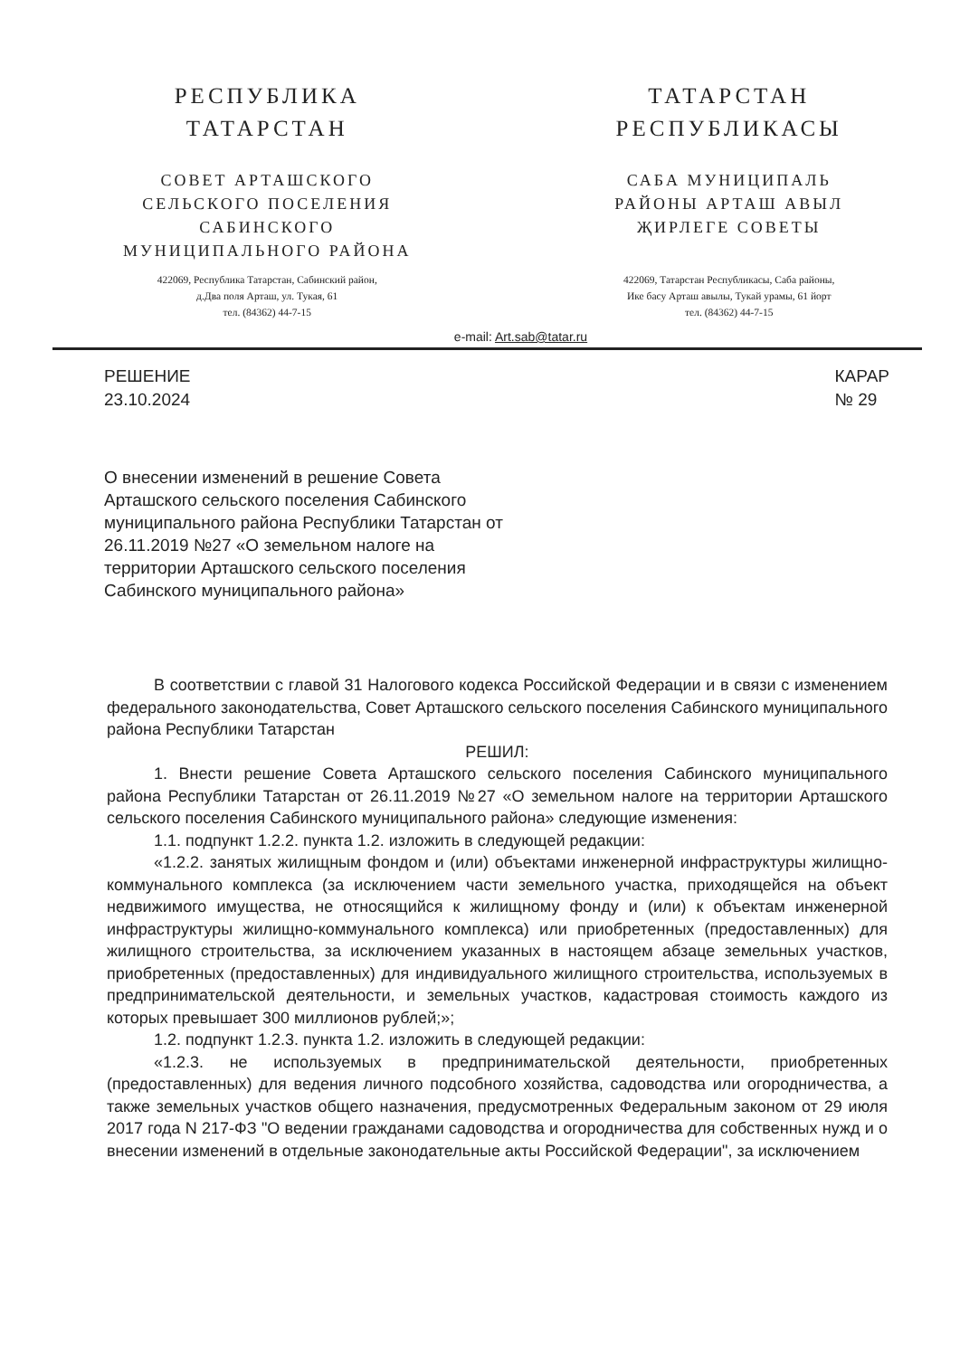РЕСПУБЛИКА
ТАТАРСТАН
СОВЕТ АРТАШСКОГО
СЕЛЬСКОГО ПОСЕЛЕНИЯ
САБИНСКОГО
МУНИЦИПАЛЬНОГО РАЙОНА
422069, Республика Татарстан, Сабинский район,
д.Два поля Арташ, ул. Тукая, 61
тел. (84362) 44-7-15
ТАТАРСТАН
РЕСПУБЛИКАСЫ
САБА МУНИЦИПАЛЬ
РАЙОНЫ АРТАШ АВЫЛ
ҖИРЛЕГЕ СОВЕТЫ
422069, Татарстан Республикасы, Саба районы,
Ике басу Арташ авылы, Тукай урамы, 61 йорт
тел. (84362) 44-7-15
e-mail: Art.sab@tatar.ru
РЕШЕНИЕ
23.10.2024
КАРАР
№ 29
О внесении изменений в решение Совета Арташского сельского поселения Сабинского муниципального района Республики Татарстан от 26.11.2019 №27 «О земельном налоге на территории Арташского сельского поселения Сабинского муниципального района»
В соответствии с главой 31 Налогового кодекса Российской Федерации и в связи с изменением федерального законодательства, Совет Арташского сельского поселения Сабинского муниципального района Республики Татарстан
РЕШИЛ:
1. Внести решение Совета Арташского сельского поселения Сабинского муниципального района Республики Татарстан от 26.11.2019 №27 «О земельном налоге на территории Арташского сельского поселения Сабинского муниципального района» следующие изменения:
1.1. подпункт 1.2.2. пункта 1.2. изложить в следующей редакции:
«1.2.2. занятых жилищным фондом и (или) объектами инженерной инфраструктуры жилищно-коммунального комплекса (за исключением части земельного участка, приходящейся на объект недвижимого имущества, не относящийся к жилищному фонду и (или) к объектам инженерной инфраструктуры жилищно-коммунального комплекса) или приобретенных (предоставленных) для жилищного строительства, за исключением указанных в настоящем абзаце земельных участков, приобретенных (предоставленных) для индивидуального жилищного строительства, используемых в предпринимательской деятельности, и земельных участков, кадастровая стоимость каждого из которых превышает 300 миллионов рублей;»;
1.2. подпункт 1.2.3. пункта 1.2. изложить в следующей редакции:
«1.2.3. не используемых в предпринимательской деятельности, приобретенных (предоставленных) для ведения личного подсобного хозяйства, садоводства или огородничества, а также земельных участков общего назначения, предусмотренных Федеральным законом от 29 июля 2017 года N 217-ФЗ "О ведении гражданами садоводства и огородничества для собственных нужд и о внесении изменений в отдельные законодательные акты Российской Федерации", за исключением